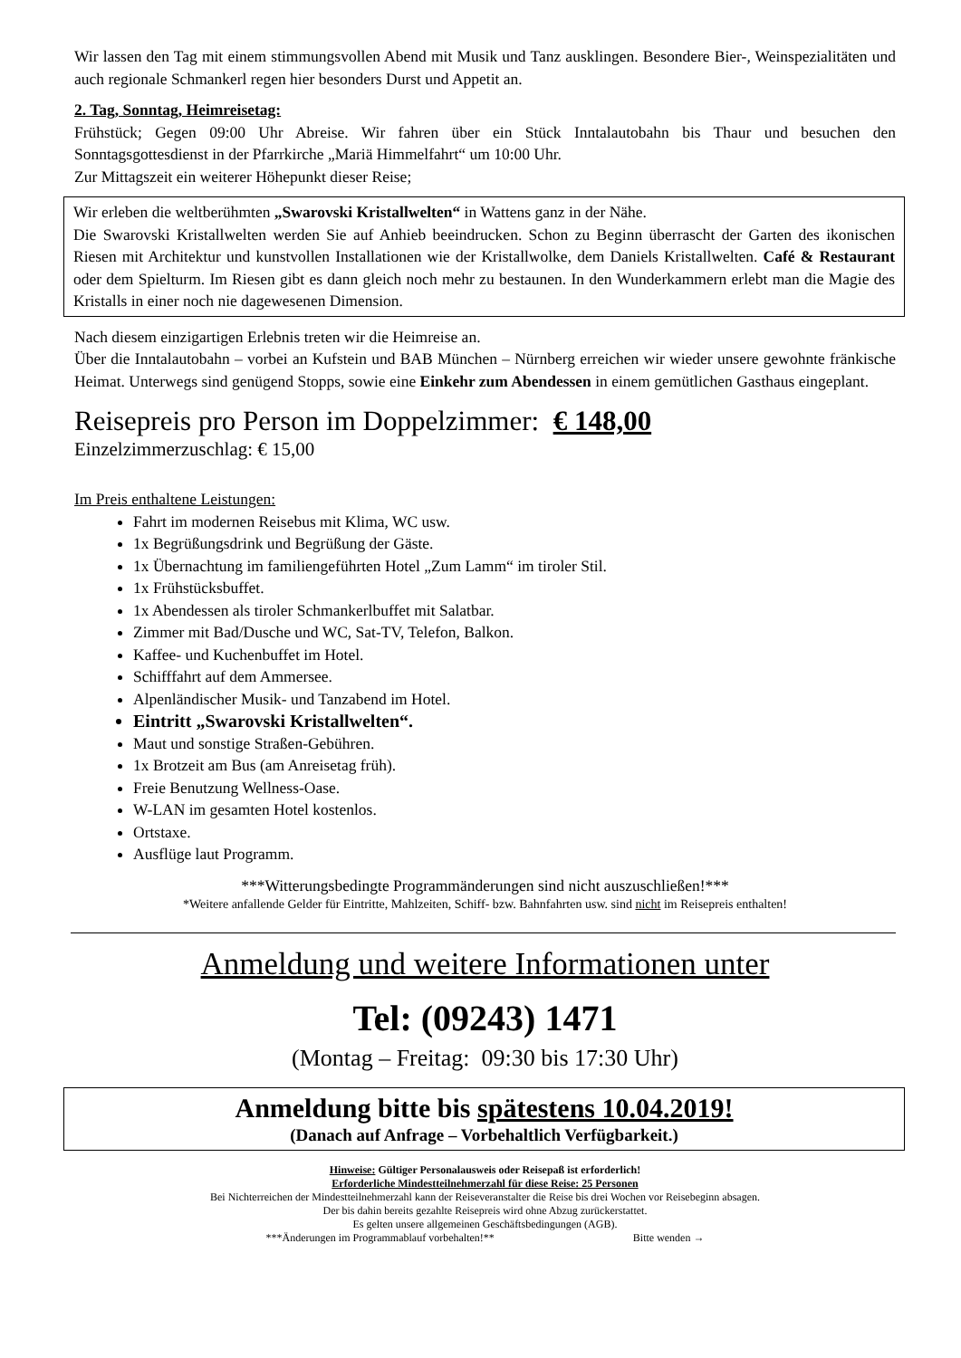Wir lassen den Tag mit einem stimmungsvollen Abend mit Musik und Tanz ausklingen. Besondere Bier-, Weinspezialitäten und auch regionale Schmankerl regen hier besonders Durst und Appetit an.
2. Tag, Sonntag, Heimreisetag:
Frühstück; Gegen 09:00 Uhr Abreise. Wir fahren über ein Stück Inntalautobahn bis Thaur und besuchen den Sonntagsgottesdienst in der Pfarrkirche „Mariä Himmelfahrt“ um 10:00 Uhr.
Zur Mittagszeit ein weiterer Höhepunkt dieser Reise;
Wir erleben die weltberühmten „Swarovski Kristallwelten“ in Wattens ganz in der Nähe.
Die Swarovski Kristallwelten werden Sie auf Anhieb beeindrucken. Schon zu Beginn überrascht der Garten des ikonischen Riesen mit Architektur und kunstvollen Installationen wie der Kristallwolke, dem Daniels Kristallwelten. Café & Restaurant oder dem Spielturm. Im Riesen gibt es dann gleich noch mehr zu bestaunen. In den Wunderkammern erlebt man die Magie des Kristalls in einer noch nie dagewesenen Dimension.
Nach diesem einzigartigen Erlebnis treten wir die Heimreise an.
Über die Inntalautobahn – vorbei an Kufstein und BAB München – Nürnberg erreichen wir wieder unsere gewohnte fränkische Heimat. Unterwegs sind genügend Stopps, sowie eine Einkehr zum Abendessen in einem gemütlichen Gasthaus eingeplant.
Reisepreis pro Person im Doppelzimmer: € 148,00
Einzelzimmerzuschlag: € 15,00
Im Preis enthaltene Leistungen:
Fahrt im modernen Reisebus mit Klima, WC usw.
1x Begrüßungsdrink und Begrüßung der Gäste.
1x Übernachtung im familiengeführten Hotel „Zum Lamm“ im tiroler Stil.
1x Frühstücksbuffet.
1x Abendessen als tiroler Schmankerlbuffet mit Salatbar.
Zimmer mit Bad/Dusche und WC, Sat-TV, Telefon, Balkon.
Kaffee- und Kuchenbuffet im Hotel.
Schifffahrt auf dem Ammersee.
Alpenländischer Musik- und Tanzabend im Hotel.
Eintritt „Swarovski Kristallwelten“.
Maut und sonstige Straßen-Gebühren.
1x Brotzeit am Bus (am Anreisetag früh).
Freie Benutzung Wellness-Oase.
W-LAN im gesamten Hotel kostenlos.
Ortstaxe.
Ausflüge laut Programm.
***Witterungsbedingte Programmänderungen sind nicht auszuschließen!***
*Weitere anfallende Gelder für Eintritte, Mahlzeiten, Schiff- bzw. Bahnfahrten usw. sind nicht im Reisepreis enthalten!
Anmeldung und weitere Informationen unter
Tel: (09243) 1471
(Montag – Freitag: 09:30 bis 17:30 Uhr)
Anmeldung bitte bis spätestens 10.04.2019!
(Danach auf Anfrage – Vorbehaltlich Verfügbarkeit.)
Hinweise: Gültiger Personalausweis oder Reisepaß ist erforderlich!
Erforderliche Mindestteilnehmerzahl für diese Reise: 25 Personen
Bei Nichterreichen der Mindestteilnehmerzahl kann der Reiseveranstalter die Reise bis drei Wochen vor Reisebeginn absagen.
Der bis dahin bereits gezahlte Reisepreis wird ohne Abzug zurückerstattet.
Es gelten unsere allgemeinen Geschäftsbedingungen (AGB).
***Änderungen im Programmablauf vorbehalten!** Bitte wenden →